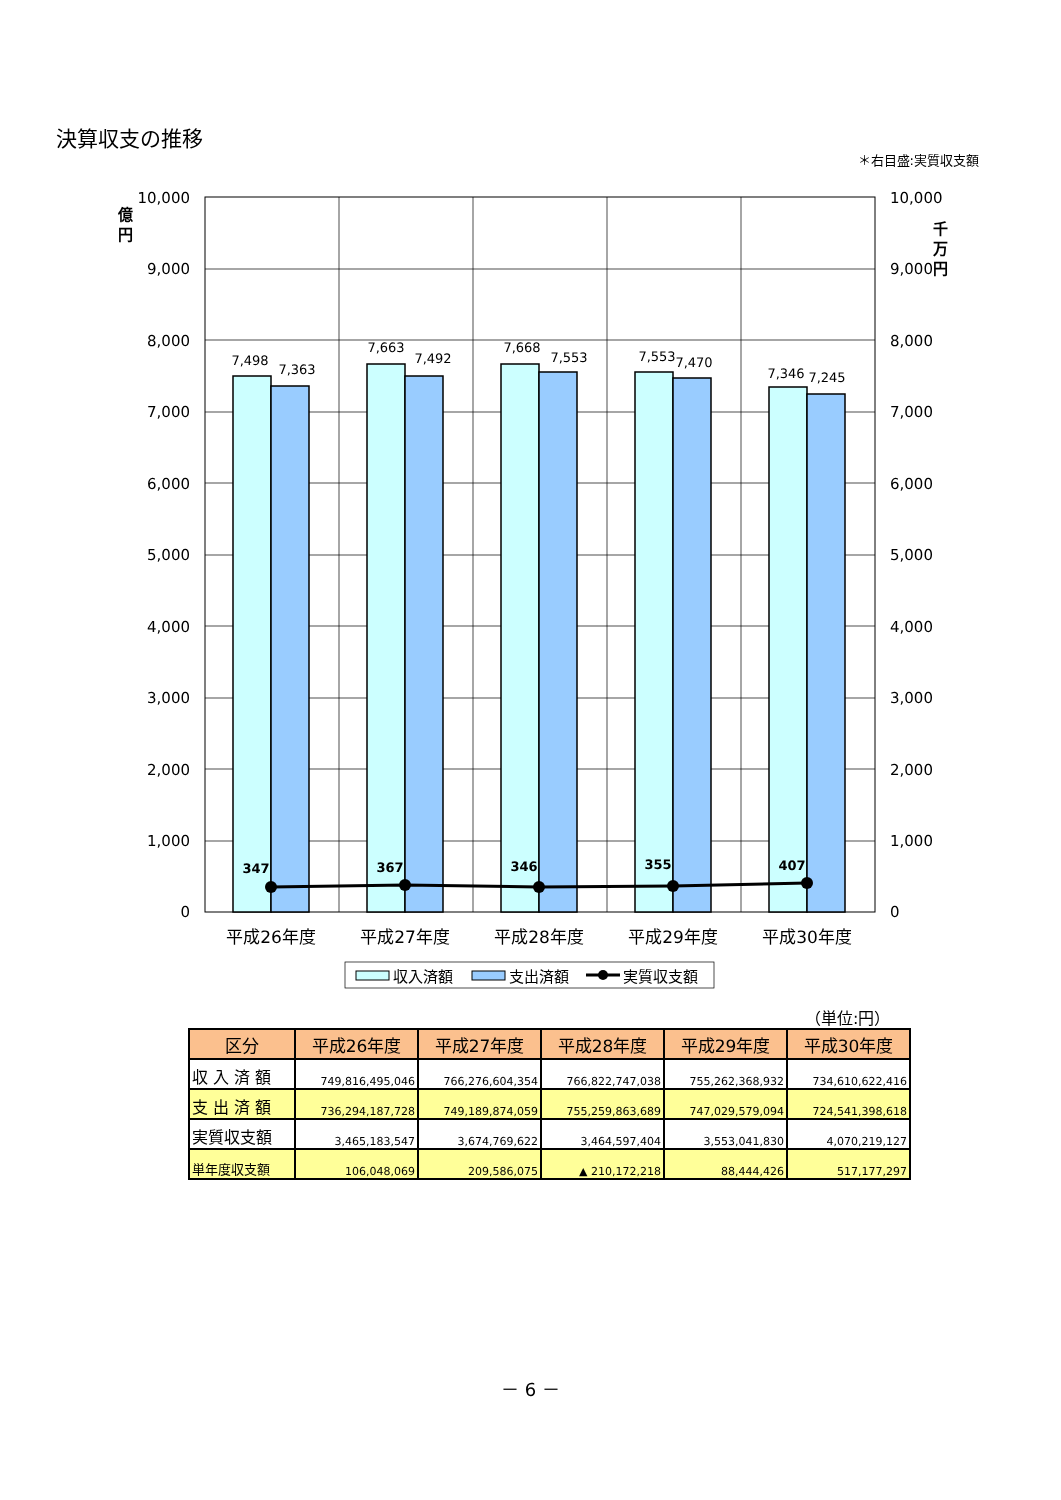決算収支の推移
＊右目盛:実質収支額
7,498
7,363
7,663
7,492
7,668
7,553
7,553
7,470
7,346
7,245
347
367
346
355
407
10,000
9,000
8,000
7,000
6,000
5,000
4,000
3,000
2,000
1,000
0
10,000
9,000
8,000
7,000
6,000
5,000
4,000
3,000
2,000
1,000
0
億
円
千
万
円
平成26年度
平成27年度
平成28年度
平成29年度
平成30年度
収入済額
支出済額
実質収支額
（単位:円）
| 区分 | 平成26年度 | 平成27年度 | 平成28年度 | 平成29年度 | 平成30年度 |
| --- | --- | --- | --- | --- | --- |
| 収 入 済 額 | 749,816,495,046 | 766,276,604,354 | 766,822,747,038 | 755,262,368,932 | 734,610,622,416 |
| 支 出 済 額 | 736,294,187,728 | 749,189,874,059 | 755,259,863,689 | 747,029,579,094 | 724,541,398,618 |
| 実質収支額 | 3,465,183,547 | 3,674,769,622 | 3,464,597,404 | 3,553,041,830 | 4,070,219,127 |
| 単年度収支額 | 106,048,069 | 209,586,075 | ▲ 210,172,218 | 88,444,426 | 517,177,297 |
－ 6 －